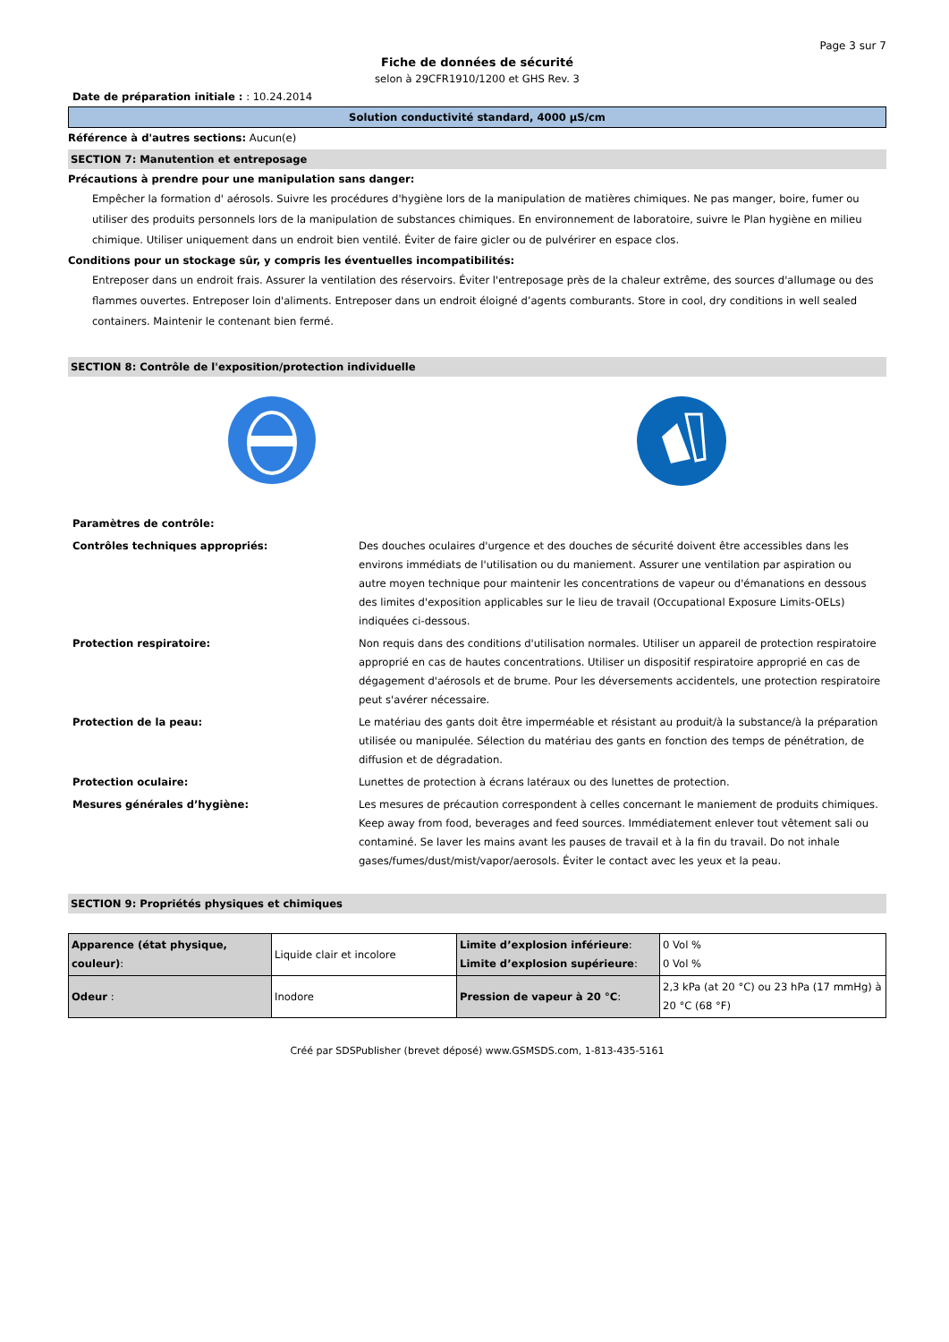Page 3 sur 7
Fiche de données de sécurité
selon à 29CFR1910/1200 et GHS Rev. 3
Date de préparation initiale : : 10.24.2014
Solution conductivité standard, 4000 µS/cm
Référence à d'autres sections: Aucun(e)
SECTION 7: Manutention et entreposage
Précautions à prendre pour une manipulation sans danger:
Empêcher la formation d' aérosols. Suivre les procédures d'hygiène lors de la manipulation de matières chimiques. Ne pas manger, boire, fumer ou utiliser des produits personnels lors de la manipulation de substances chimiques. En environnement de laboratoire, suivre le Plan hygiène en milieu chimique. Utiliser uniquement dans un endroit bien ventilé. Éviter de faire gicler ou de pulvérirer en espace clos.
Conditions pour un stockage sûr, y compris les éventuelles incompatibilités:
Entreposer dans un endroit frais. Assurer la ventilation des réservoirs. Éviter l'entreposage près de la chaleur extrême, des sources d'allumage ou des flammes ouvertes. Entreposer loin d'aliments. Entreposer dans un endroit éloigné d’agents comburants. Store in cool, dry conditions in well sealed containers. Maintenir le contenant bien fermé.
SECTION 8: Contrôle de l'exposition/protection individuelle
| Paramètres de contrôle: | |
| Contrôles techniques appropriés: | Des douches oculaires d'urgence et des douches de sécurité doivent être accessibles dans les environs immédiats de l'utilisation ou du maniement. Assurer une ventilation par aspiration ou autre moyen technique pour maintenir les concentrations de vapeur ou d'émanations en dessous des limites d'exposition applicables sur le lieu de travail (Occupational Exposure Limits-OELs) indiquées ci-dessous. |
| Protection respiratoire: | Non requis dans des conditions d'utilisation normales. Utiliser un appareil de protection respiratoire approprié en cas de hautes concentrations. Utiliser un dispositif respiratoire approprié en cas de dégagement d'aérosols et de brume. Pour les déversements accidentels, une protection respiratoire peut s'avérer nécessaire. |
| Protection de la peau: | Le matériau des gants doit être imperméable et résistant au produit/à la substance/à la préparation utilisée ou manipulée. Sélection du matériau des gants en fonction des temps de pénétration, de diffusion et de dégradation. |
| Protection oculaire: | Lunettes de protection à écrans latéraux ou des lunettes de protection. |
| Mesures générales d’hygiène: | Les mesures de précaution correspondent à celles concernant le maniement de produits chimiques. Keep away from food, beverages and feed sources. Immédiatement enlever tout vêtement sali ou contaminé. Se laver les mains avant les pauses de travail et à la fin du travail. Do not inhale gases/fumes/dust/mist/vapor/aerosols. Éviter le contact avec les yeux et la peau. |
SECTION 9: Propriétés physiques et chimiques
| Apparence (état physique, couleur) : | Liquide clair et incolore | Limite d’explosion inférieure : Limite d’explosion supérieure : | 0 Vol % 0 Vol % |
| Odeur : | Inodore | Pression de vapeur à 20 °C : | 2,3 kPa (at 20 °C) ou 23 hPa (17 mmHg) à 20 °C (68 °F) |
Créé par SDSPublisher (brevet déposé) www.GSMSDS.com, 1-813-435-5161